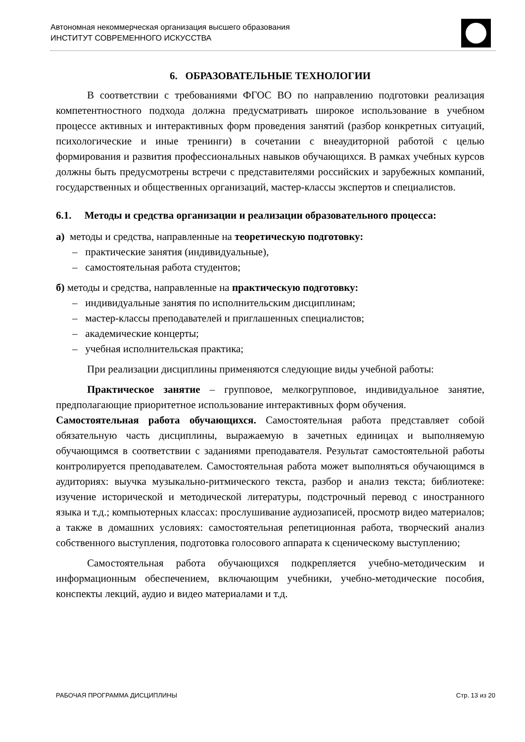Автономная некоммерческая организация высшего образования
ИНСТИТУТ СОВРЕМЕННОГО ИСКУССТВА
6. ОБРАЗОВАТЕЛЬНЫЕ ТЕХНОЛОГИИ
В соответствии с требованиями ФГОС ВО по направлению подготовки реализация компетентностного подхода должна предусматривать широкое использование в учебном процессе активных и интерактивных форм проведения занятий (разбор конкретных ситуаций, психологические и иные тренинги) в сочетании с внеаудиторной работой с целью формирования и развития профессиональных навыков обучающихся. В рамках учебных курсов должны быть предусмотрены встречи с представителями российских и зарубежных компаний, государственных и общественных организаций, мастер-классы экспертов и специалистов.
6.1. Методы и средства организации и реализации образовательного процесса:
а) методы и средства, направленные на теоретическую подготовку:
– практические занятия (индивидуальные),
– самостоятельная работа студентов;
б) методы и средства, направленные на практическую подготовку:
– индивидуальные занятия по исполнительским дисциплинам;
– мастер-классы преподавателей и приглашенных специалистов;
– академические концерты;
– учебная исполнительская практика;
При реализации дисциплины применяются следующие виды учебной работы:
Практическое занятие – групповое, мелкогрупповое, индивидуальное занятие, предполагающие приоритетное использование интерактивных форм обучения.
Самостоятельная работа обучающихся. Самостоятельная работа представляет собой обязательную часть дисциплины, выражаемую в зачетных единицах и выполняемую обучающимся в соответствии с заданиями преподавателя. Результат самостоятельной работы контролируется преподавателем. Самостоятельная работа может выполняться обучающимся в аудиториях: выучка музыкально-ритмического текста, разбор и анализ текста; библиотеке: изучение исторической и методической литературы, подстрочный перевод с иностранного языка и т.д.; компьютерных классах: прослушивание аудиозаписей, просмотр видео материалов; а также в домашних условиях: самостоятельная репетиционная работа, творческий анализ собственного выступления, подготовка голосового аппарата к сценическому выступлению;
Самостоятельная работа обучающихся подкрепляется учебно-методическим и информационным обеспечением, включающим учебники, учебно-методические пособия, конспекты лекций, аудио и видео материалами и т.д.
РАБОЧАЯ ПРОГРАММА ДИСЦИПЛИНЫ Стр. 13 из 20